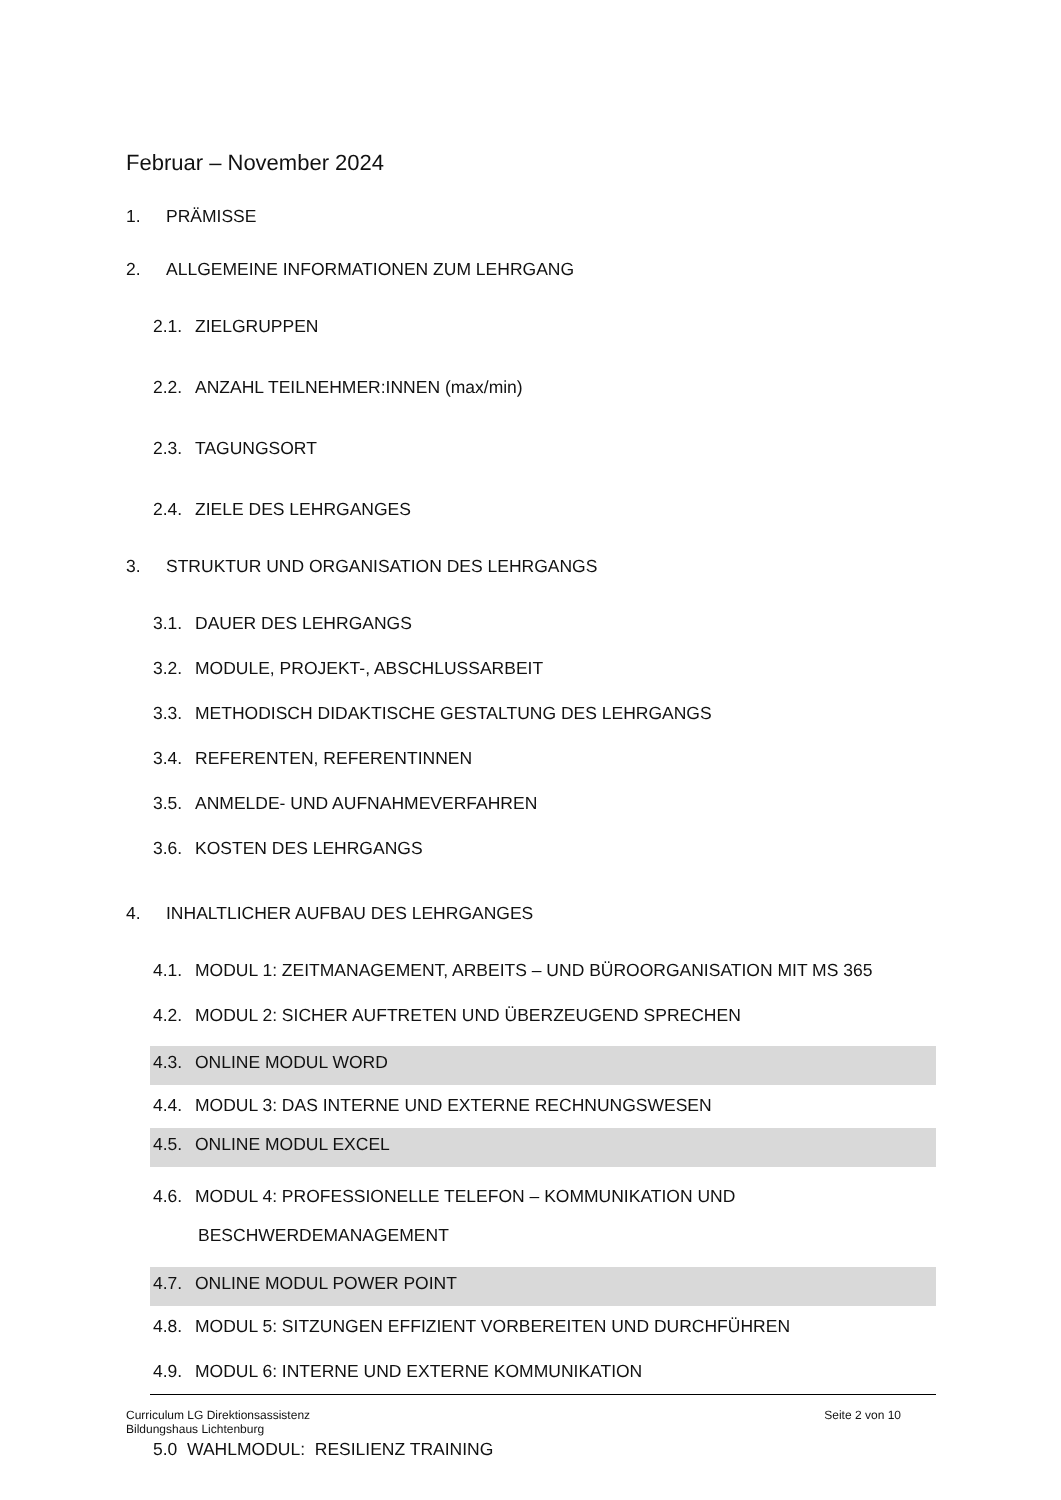Februar – November 2024
1. PRÄMISSE
2. ALLGEMEINE INFORMATIONEN ZUM LEHRGANG
2.1. ZIELGRUPPEN
2.2. ANZAHL TEILNEHMER:INNEN (max/min)
2.3. TAGUNGSORT
2.4. ZIELE DES LEHRGANGES
3. STRUKTUR UND ORGANISATION DES LEHRGANGS
3.1. DAUER DES LEHRGANGS
3.2. MODULE, PROJEKT-, ABSCHLUSSARBEIT
3.3. METHODISCH DIDAKTISCHE GESTALTUNG DES LEHRGANGS
3.4. REFERENTEN, REFERENTINNEN
3.5. ANMELDE- UND AUFNAHMEVERFAHREN
3.6. KOSTEN DES LEHRGANGS
4. INHALTLICHER AUFBAU DES LEHRGANGES
4.1. MODUL 1: ZEITMANAGEMENT, ARBEITS – UND BÜROORGANISATION MIT MS 365
4.2. MODUL 2: SICHER AUFTRETEN UND ÜBERZEUGEND SPRECHEN
4.3. ONLINE MODUL WORD
4.4. MODUL 3: DAS INTERNE UND EXTERNE RECHNUNGSWESEN
4.5. ONLINE MODUL EXCEL
4.6. MODUL 4: PROFESSIONELLE TELEFON – KOMMUNIKATION UND
BESCHWERDEMANAGEMENT
4.7. ONLINE MODUL POWER POINT
4.8. MODUL 5: SITZUNGEN EFFIZIENT VORBEREITEN UND DURCHFÜHREN
4.9. MODUL 6: INTERNE UND EXTERNE KOMMUNIKATION
5.0 WAHLMODUL: RESILIENZ TRAINING
Curriculum LG Direktionsassistenz
Bildungshaus Lichtenburg
Seite 2 von 10